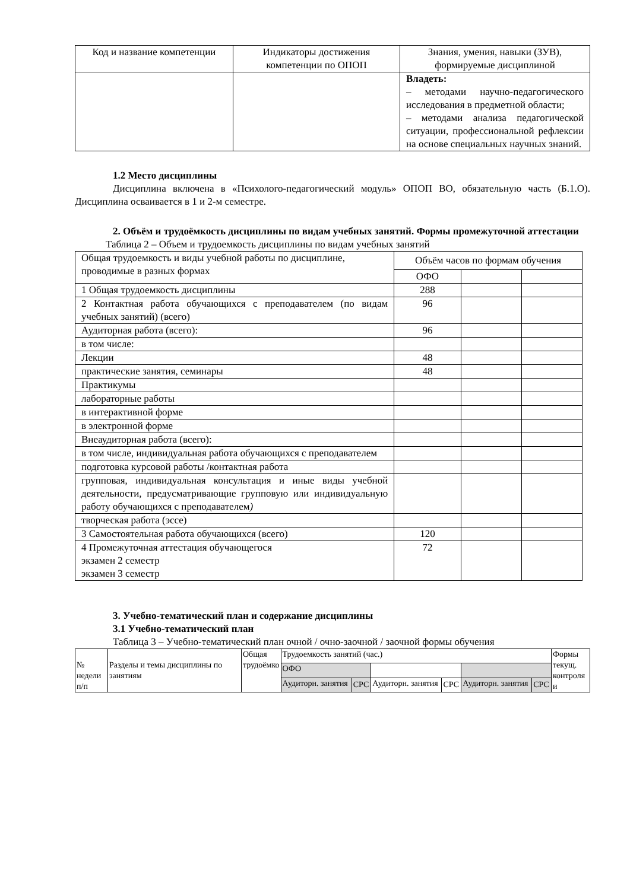| Код и название компетенции | Индикаторы достижения компетенции по ОПОП | Знания, умения, навыки (ЗУВ), формируемые дисциплиной |
| --- | --- | --- |
| | | Владеть: – методами научно-педагогического исследования в предметной области; – методами анализа педагогической ситуации, профессиональной рефлексии на основе специальных научных знаний. |
1.2 Место дисциплины
Дисциплина включена в «Психолого-педагогический модуль» ОПОП ВО, обязательную часть (Б.1.О). Дисциплина осваивается в 1 и 2-м семестре.
2. Объём и трудоёмкость дисциплины по видам учебных занятий. Формы промежуточной аттестации
Таблица 2 – Объем и трудоемкость дисциплины по видам учебных занятий
| Общая трудоемкость и виды учебной работы по дисциплине, проводимые в разных формах | Объём часов по формам обучения | | |
| | ОФО | | |
| 1 Общая трудоемкость дисциплины | 288 | | |
| 2 Контактная работа обучающихся с преподавателем (по видам учебных занятий) (всего) | 96 | | |
| Аудиторная работа (всего): | 96 | | |
| в том числе: | | | |
| Лекции | 48 | | |
| практические занятия, семинары | 48 | | |
| Практикумы | | | |
| лабораторные работы | | | |
| в интерактивной форме | | | |
| в электронной форме | | | |
| Внеаудиторная работа (всего): | | | |
| в том числе, индивидуальная работа обучающихся с преподавателем | | | |
| подготовка курсовой работы /контактная работа | | | |
| групповая, индивидуальная консультация и иные виды учебной деятельности, предусматривающие групповую или индивидуальную работу обучающихся с преподавателем ) | | | |
| творческая работа (эссе) | | | |
| 3 Самостоятельная работа обучающихся (всего) | 120 | | |
| 4 Промежуточная аттестация обучающегося экзамен 2 семестр экзамен 3 семестр | 72 | | |
3. Учебно-тематический план и содержание дисциплины
3.1 Учебно-тематический план
Таблица 3 – Учебно-тематический план очной / очно-заочной / заочной формы обучения
| № недели п/п | Разделы и темы дисциплины по занятиям | Общая трудоёмко | Трудоемкость занятий (час.) | | | | | | Формы текущ. контроля и |
| | | | ОФО | | | | | | |
| | | | Аудиторн. занятия | СРС | Аудиторн. занятия | СРС | Аудиторн. занятия | СРС | |